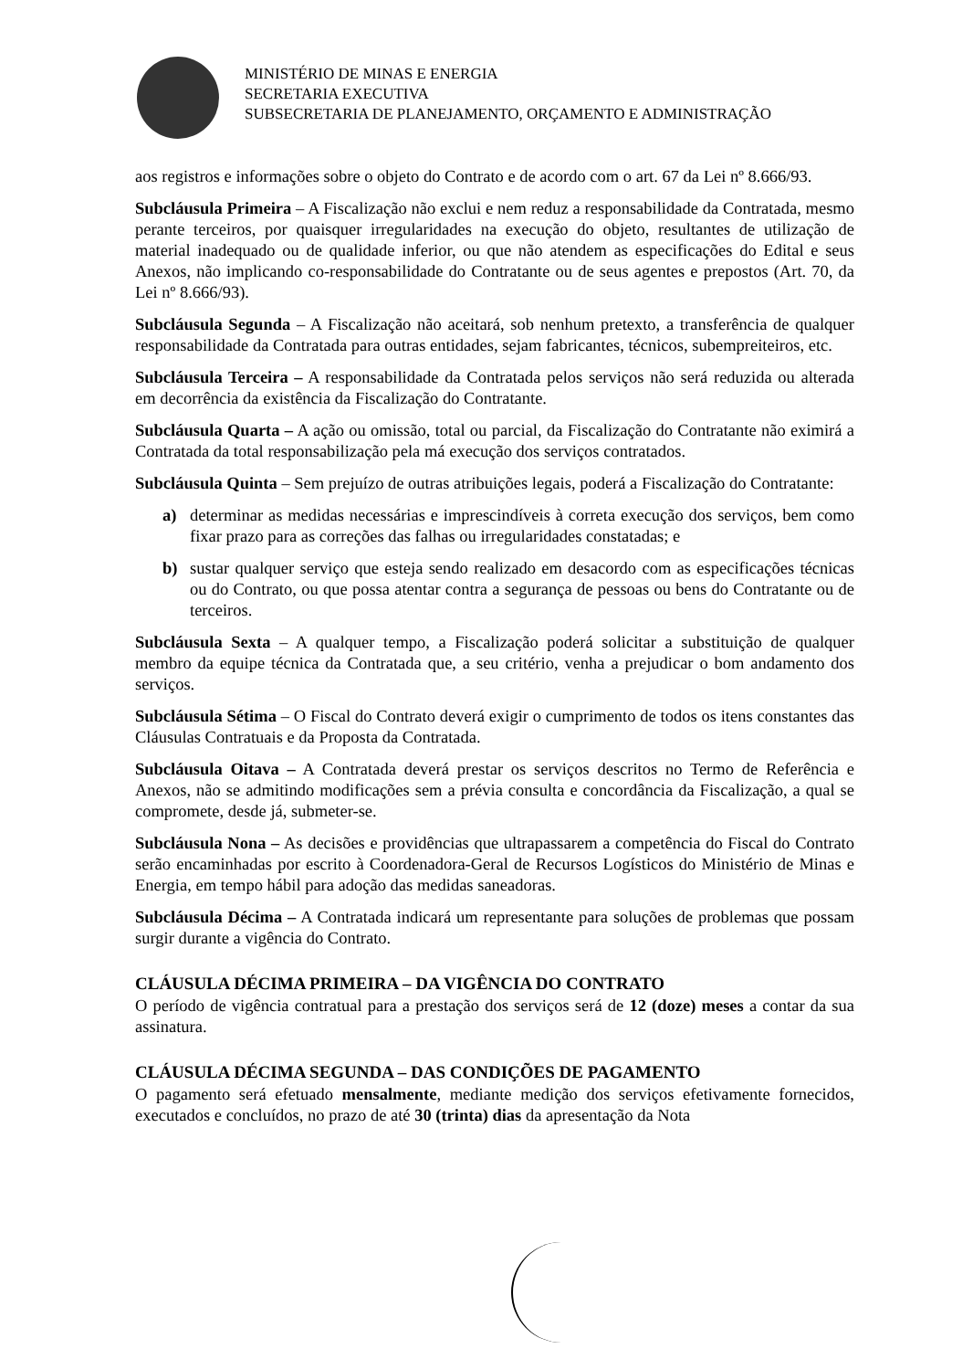MINISTÉRIO DE MINAS E ENERGIA
SECRETARIA EXECUTIVA
SUBSECRETARIA DE PLANEJAMENTO, ORÇAMENTO E ADMINISTRAÇÃO
aos registros e informações sobre o objeto do Contrato e de acordo com o art. 67 da Lei nº 8.666/93.
Subcláusula Primeira – A Fiscalização não exclui e nem reduz a responsabilidade da Contratada, mesmo perante terceiros, por quaisquer irregularidades na execução do objeto, resultantes de utilização de material inadequado ou de qualidade inferior, ou que não atendem as especificações do Edital e seus Anexos, não implicando co-responsabilidade do Contratante ou de seus agentes e prepostos (Art. 70, da Lei nº 8.666/93).
Subcláusula Segunda – A Fiscalização não aceitará, sob nenhum pretexto, a transferência de qualquer responsabilidade da Contratada para outras entidades, sejam fabricantes, técnicos, subempreiteiros, etc.
Subcláusula Terceira – A responsabilidade da Contratada pelos serviços não será reduzida ou alterada em decorrência da existência da Fiscalização do Contratante.
Subcláusula Quarta – A ação ou omissão, total ou parcial, da Fiscalização do Contratante não eximirá a Contratada da total responsabilização pela má execução dos serviços contratados.
Subcláusula Quinta – Sem prejuízo de outras atribuições legais, poderá a Fiscalização do Contratante:
a) determinar as medidas necessárias e imprescindíveis à correta execução dos serviços, bem como fixar prazo para as correções das falhas ou irregularidades constatadas; e
b) sustar qualquer serviço que esteja sendo realizado em desacordo com as especificações técnicas ou do Contrato, ou que possa atentar contra a segurança de pessoas ou bens do Contratante ou de terceiros.
Subcláusula Sexta – A qualquer tempo, a Fiscalização poderá solicitar a substituição de qualquer membro da equipe técnica da Contratada que, a seu critério, venha a prejudicar o bom andamento dos serviços.
Subcláusula Sétima – O Fiscal do Contrato deverá exigir o cumprimento de todos os itens constantes das Cláusulas Contratuais e da Proposta da Contratada.
Subcláusula Oitava – A Contratada deverá prestar os serviços descritos no Termo de Referência e Anexos, não se admitindo modificações sem a prévia consulta e concordância da Fiscalização, a qual se compromete, desde já, submeter-se.
Subcláusula Nona – As decisões e providências que ultrapassarem a competência do Fiscal do Contrato serão encaminhadas por escrito à Coordenadora-Geral de Recursos Logísticos do Ministério de Minas e Energia, em tempo hábil para adoção das medidas saneadoras.
Subcláusula Décima – A Contratada indicará um representante para soluções de problemas que possam surgir durante a vigência do Contrato.
CLÁUSULA DÉCIMA PRIMEIRA – DA VIGÊNCIA DO CONTRATO
O período de vigência contratual para a prestação dos serviços será de 12 (doze) meses a contar da sua assinatura.
CLÁUSULA DÉCIMA SEGUNDA – DAS CONDIÇÕES DE PAGAMENTO
O pagamento será efetuado mensalmente, mediante medição dos serviços efetivamente fornecidos, executados e concluídos, no prazo de até 30 (trinta) dias da apresentação da Nota